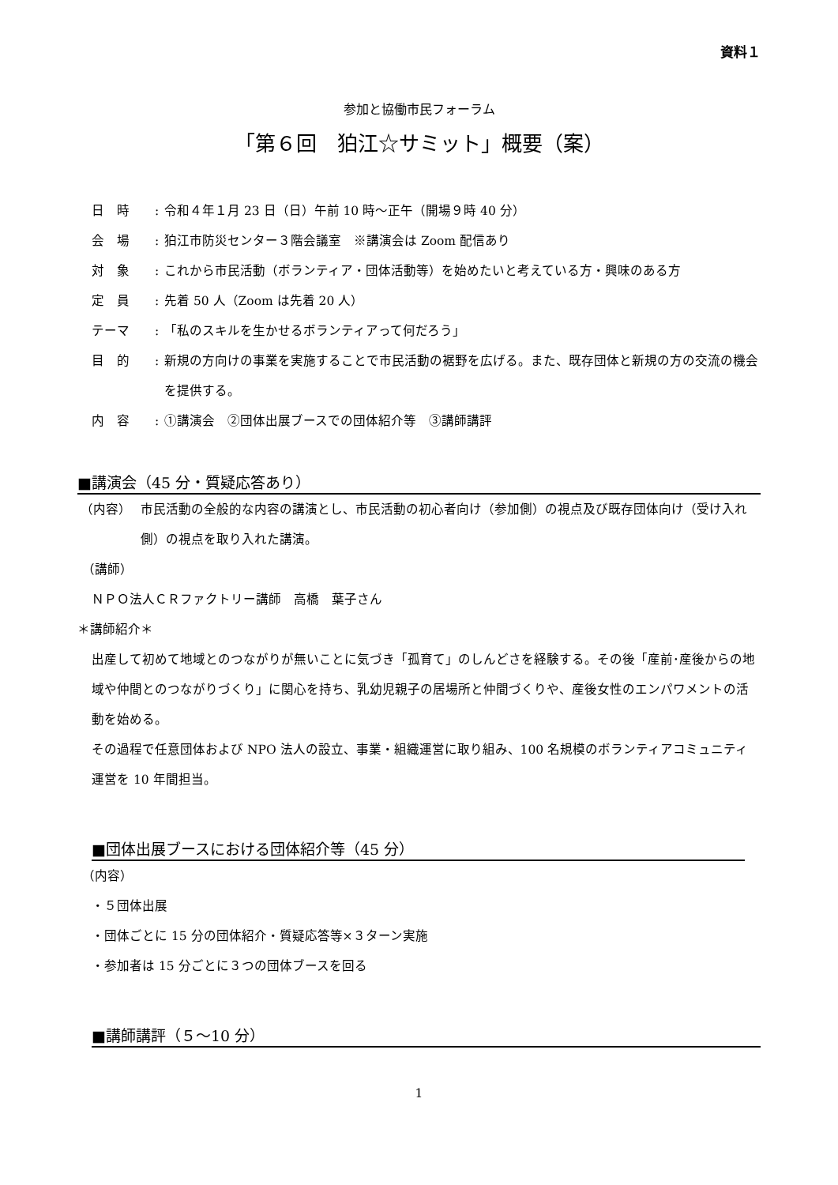資料１
参加と協働市民フォーラム
「第６回　狛江☆サミット」概要（案）
日　時: 令和４年１月 23 日（日）午前 10 時～正午（開場９時 40 分）
会　場: 狛江市防災センター３階会議室　※講演会は Zoom 配信あり
対　象: これから市民活動（ボランティア・団体活動等）を始めたいと考えている方・興味のある方
定　員: 先着 50 人（Zoom は先着 20 人）
テーマ: 「私のスキルを生かせるボランティアって何だろう」
目　的: 新規の方向けの事業を実施することで市民活動の裾野を広げる。また、既存団体と新規の方の交流の機会を提供する。
内　容: ①講演会　②団体出展ブースでの団体紹介等　③講師講評
■講演会（45 分・質疑応答あり）
（内容） 市民活動の全般的な内容の講演とし、市民活動の初心者向け（参加側）の視点及び既存団体向け（受け入れ側）の視点を取り入れた講演。
（講師）
ＮＰＯ法人ＣＲファクトリー講師　高橋　葉子さん
＊講師紹介＊
出産して初めて地域とのつながりが無いことに気づき「孤育て」のしんどさを経験する。その後「産前･産後からの地域や仲間とのつながりづくり」に関心を持ち、乳幼児親子の居場所と仲間づくりや、産後女性のエンパワメントの活動を始める。
その過程で任意団体および NPO 法人の設立、事業・組織運営に取り組み、100 名規模のボランティアコミュニティ運営を 10 年間担当。
■団体出展ブースにおける団体紹介等（45 分）
（内容）
・５団体出展
・団体ごとに 15 分の団体紹介・質疑応答等×３ターン実施
・参加者は 15 分ごとに３つの団体ブースを回る
■講師講評（５～10 分）
1